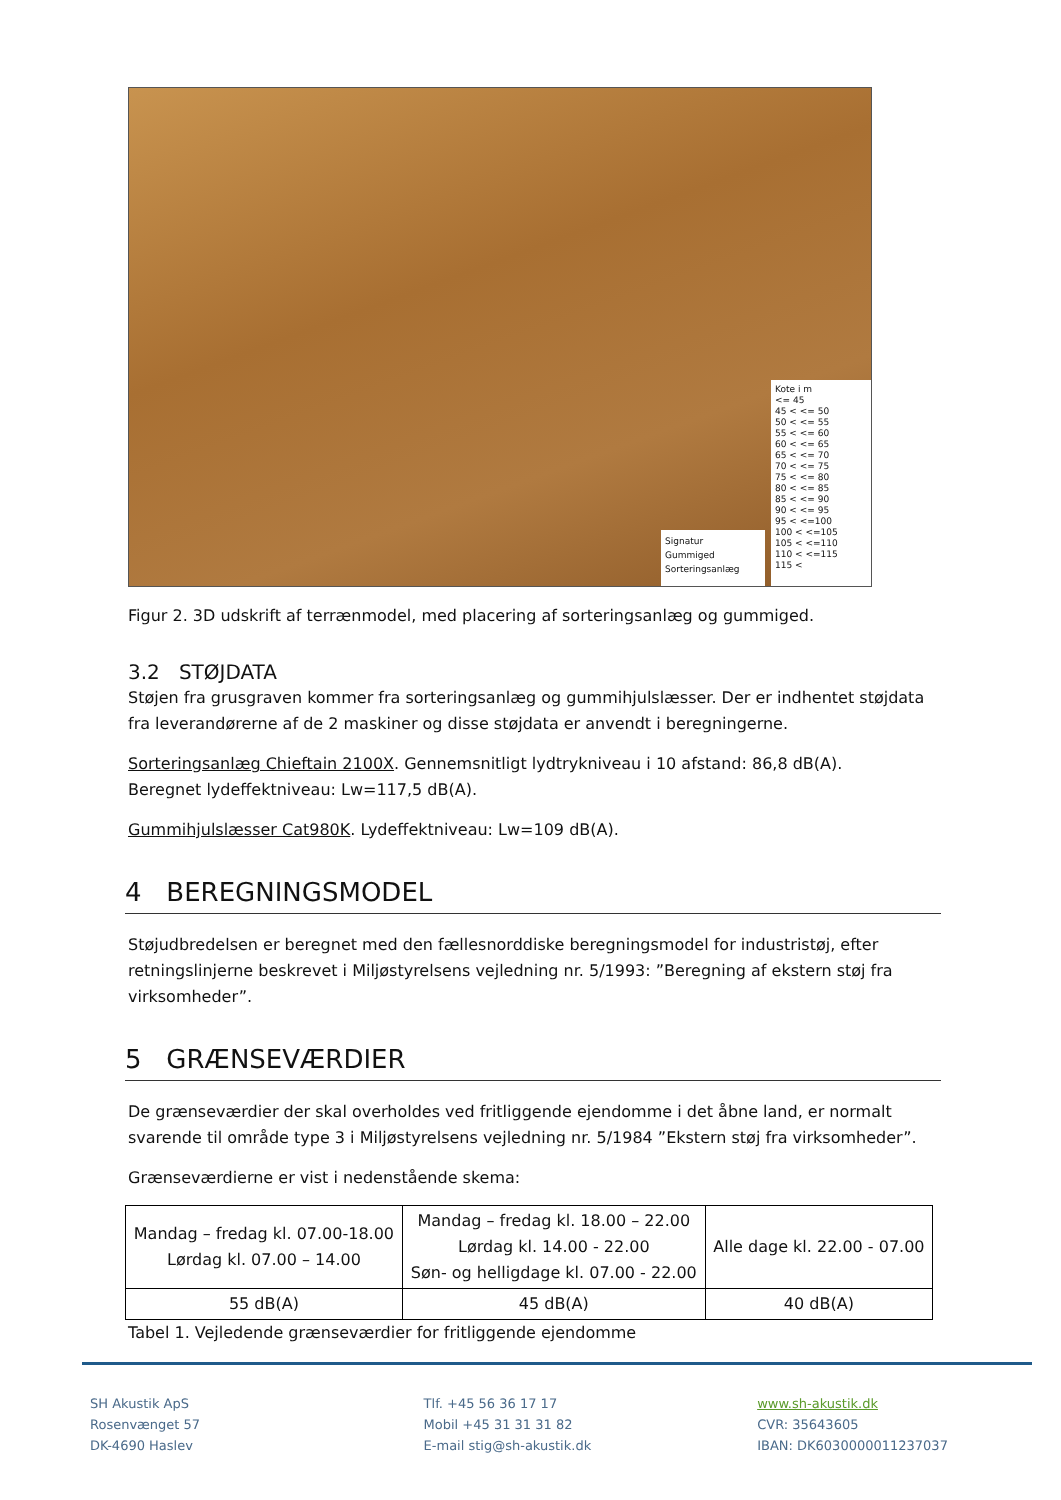Signatur
Gummiged
Sorteringsanlæg
Kote i m
<= 45
45 < <= 50
50 < <= 55
55 < <= 60
60 < <= 65
65 < <= 70
70 < <= 75
75 < <= 80
80 < <= 85
85 < <= 90
90 < <= 95
95 < <=100
100 < <=105
105 < <=110
110 < <=115
115 <
Figur 2. 3D udskrift af terrænmodel, med placering af sorteringsanlæg og gummiged.
3.2 STØJDATA
Støjen fra grusgraven kommer fra sorteringsanlæg og gummihjulslæsser. Der er indhentet støjdata fra leverandørerne af de 2 maskiner og disse støjdata er anvendt i beregningerne.
Sorteringsanlæg Chieftain 2100X. Gennemsnitligt lydtrykniveau i 10 afstand: 86,8 dB(A).
Beregnet lydeffektniveau: Lw=117,5 dB(A).
Gummihjulslæsser Cat980K. Lydeffektniveau: Lw=109 dB(A).
4 BEREGNINGSMODEL
Støjudbredelsen er beregnet med den fællesnorddiske beregningsmodel for industristøj, efter retningslinjerne beskrevet i Miljøstyrelsens vejledning nr. 5/1993: ”Beregning af ekstern støj fra virksomheder”.
5 GRÆNSEVÆRDIER
De grænseværdier der skal overholdes ved fritliggende ejendomme i det åbne land, er normalt svarende til område type 3 i Miljøstyrelsens vejledning nr. 5/1984 ”Ekstern støj fra virksomheder”.
Grænseværdierne er vist i nedenstående skema:
| Mandag – fredag kl. 07.00-18.00 Lørdag kl. 07.00 – 14.00 | Mandag – fredag kl. 18.00 – 22.00 Lørdag kl. 14.00 - 22.00 Søn- og helligdage kl. 07.00 - 22.00 | Alle dage kl. 22.00 - 07.00 |
| 55 dB(A) | 45 dB(A) | 40 dB(A) |
Tabel 1. Vejledende grænseværdier for fritliggende ejendomme
SH Akustik ApS
Rosenvænget 57
DK-4690 Haslev
Tlf. +45 56 36 17 17
Mobil +45 31 31 31 82
E-mail stig@sh-akustik.dk
www.sh-akustik.dk
CVR: 35643605
IBAN: DK6030000011237037